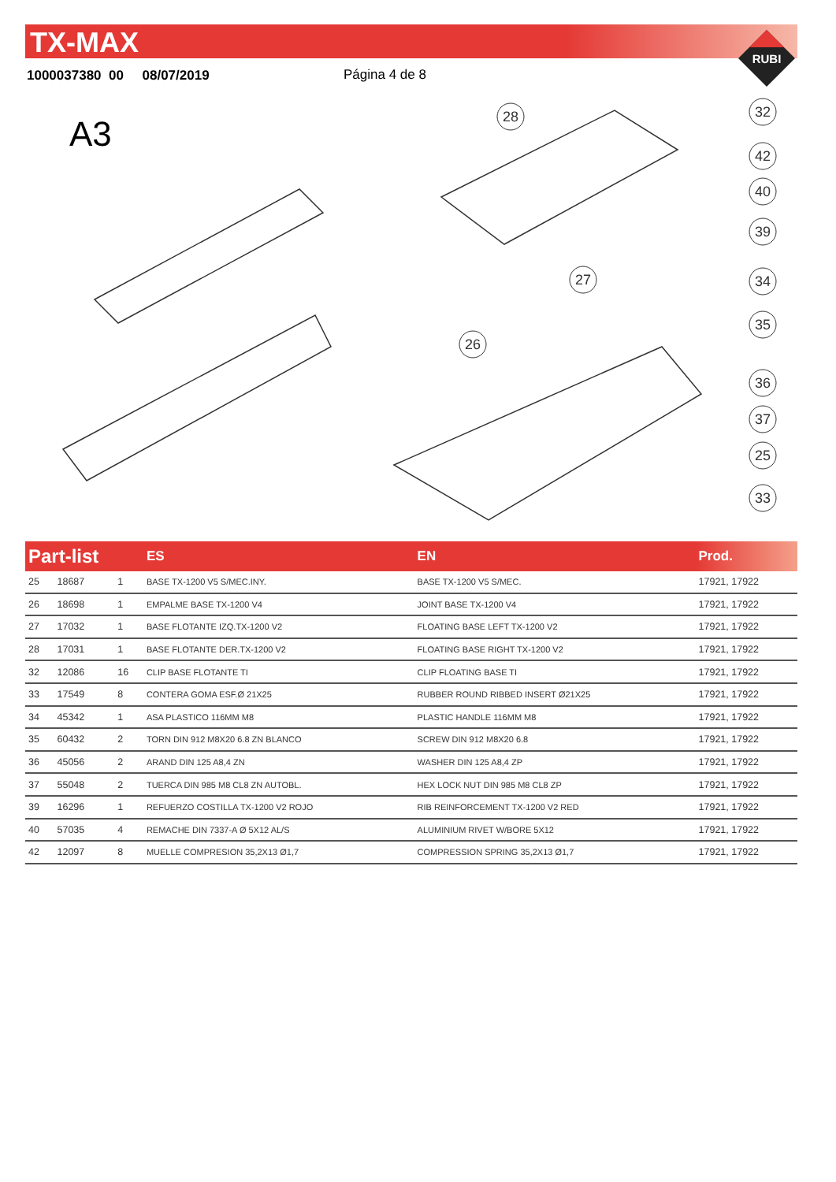TX-MAX
RUBI
1000037380 00 08/07/2019 Página 4 de 8
A3
28
32
42
40
39
27
34
35
26
36
37
25
33
| Part-list | | | ES | EN | Prod. |
| --- | --- | --- | --- | --- | --- |
| 25 | 18687 | 1 | BASE TX-1200 V5 S/MEC.INY. | BASE TX-1200 V5 S/MEC. | 17921, 17922 |
| 26 | 18698 | 1 | EMPALME BASE TX-1200 V4 | JOINT BASE TX-1200 V4 | 17921, 17922 |
| 27 | 17032 | 1 | BASE FLOTANTE IZQ.TX-1200 V2 | FLOATING BASE LEFT TX-1200 V2 | 17921, 17922 |
| 28 | 17031 | 1 | BASE FLOTANTE DER.TX-1200 V2 | FLOATING BASE RIGHT TX-1200 V2 | 17921, 17922 |
| 32 | 12086 | 16 | CLIP BASE FLOTANTE TI | CLIP FLOATING BASE TI | 17921, 17922 |
| 33 | 17549 | 8 | CONTERA GOMA ESF.Ø 21X25 | RUBBER ROUND RIBBED INSERT Ø21X25 | 17921, 17922 |
| 34 | 45342 | 1 | ASA PLASTICO 116MM M8 | PLASTIC HANDLE 116MM M8 | 17921, 17922 |
| 35 | 60432 | 2 | TORN DIN 912 M8X20 6.8 ZN BLANCO | SCREW DIN 912 M8X20 6.8 | 17921, 17922 |
| 36 | 45056 | 2 | ARAND DIN 125 A8,4 ZN | WASHER DIN 125 A8,4 ZP | 17921, 17922 |
| 37 | 55048 | 2 | TUERCA DIN 985 M8 CL8 ZN AUTOBL. | HEX LOCK NUT DIN 985 M8 CL8 ZP | 17921, 17922 |
| 39 | 16296 | 1 | REFUERZO COSTILLA TX-1200 V2 ROJO | RIB REINFORCEMENT TX-1200 V2 RED | 17921, 17922 |
| 40 | 57035 | 4 | REMACHE DIN 7337-A Ø 5X12 AL/S | ALUMINIUM RIVET W/BORE 5X12 | 17921, 17922 |
| 42 | 12097 | 8 | MUELLE COMPRESION 35,2X13 Ø1,7 | COMPRESSION SPRING 35,2X13 Ø1,7 | 17921, 17922 |